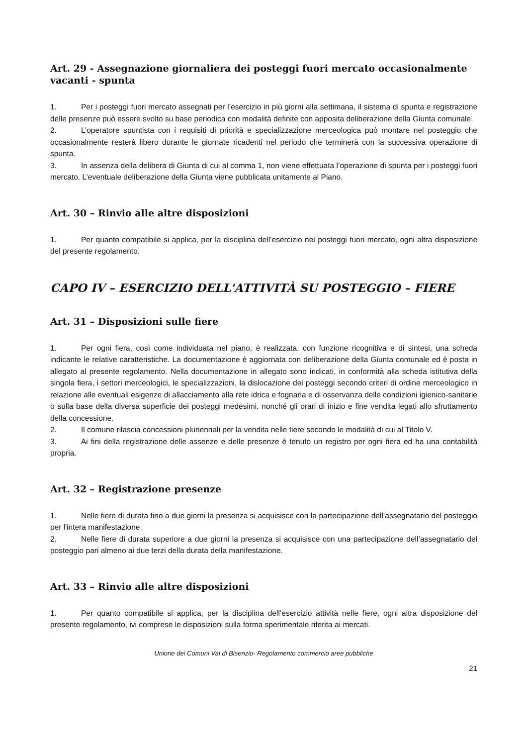Art. 29 - Assegnazione giornaliera dei posteggi fuori mercato occasionalmente vacanti - spunta
1. Per i posteggi fuori mercato assegnati per l’esercizio in più giorni alla settimana, il sistema di spunta e registrazione delle presenze può essere svolto su base periodica con modalità definite con apposita deliberazione della Giunta comunale.
2. L’operatore spuntista con i requisiti di priorità e specializzazione merceologica può montare nel posteggio che occasionalmente resterà libero durante le giornate ricadenti nel periodo che terminerà con la successiva operazione di spunta.
3. In assenza della delibera di Giunta di cui al comma 1, non viene effettuata l’operazione di spunta per i posteggi fuori mercato. L’eventuale deliberazione della Giunta viene pubblicata unitamente al Piano.
Art. 30 – Rinvio alle altre disposizioni
1. Per quanto compatibile si applica, per la disciplina dell’esercizio nei posteggi fuori mercato, ogni altra disposizione del presente regolamento.
CAPO IV – ESERCIZIO DELL'ATTIVITÀ SU POSTEGGIO – FIERE
Art. 31 – Disposizioni sulle fiere
1. Per ogni fiera, così come individuata nel piano, è realizzata, con funzione ricognitiva e di sintesi, una scheda indicante le relative caratteristiche. La documentazione è aggiornata con deliberazione della Giunta comunale ed è posta in allegato al presente regolamento. Nella documentazione in allegato sono indicati, in conformità alla scheda istitutiva della singola fiera, i settori merceologici, le specializzazioni, la dislocazione dei posteggi secondo criteri di ordine merceologico in relazione alle eventuali esigenze di allacciamento alla rete idrica e fognaria e di osservanza delle condizioni igienico-sanitarie o sulla base della diversa superficie dei posteggi medesimi, nonché gli orari di inizio e fine vendita legati allo sfruttamento della concessione.
2. Il comune rilascia concessioni pluriennali per la vendita nelle fiere secondo le modalità di cui al Titolo V.
3. Ai fini della registrazione delle assenze e delle presenze è tenuto un registro per ogni fiera ed ha una contabilità propria.
Art. 32 – Registrazione presenze
1. Nelle fiere di durata fino a due giorni la presenza si acquisisce con la partecipazione dell’assegnatario del posteggio per l'intera manifestazione.
2. Nelle fiere di durata superiore a due giorni la presenza si acquisisce con una partecipazione dell’assegnatario del posteggio pari almeno ai due terzi della durata della manifestazione.
Art. 33 – Rinvio alle altre disposizioni
1. Per quanto compatibile si applica, per la disciplina dell’esercizio attività nelle fiere, ogni altra disposizione del presente regolamento, ivi comprese le disposizioni sulla forma sperimentale riferita ai mercati.
Unione dei Comuni Val di Bisenzio- Regolamento commercio aree pubbliche
21